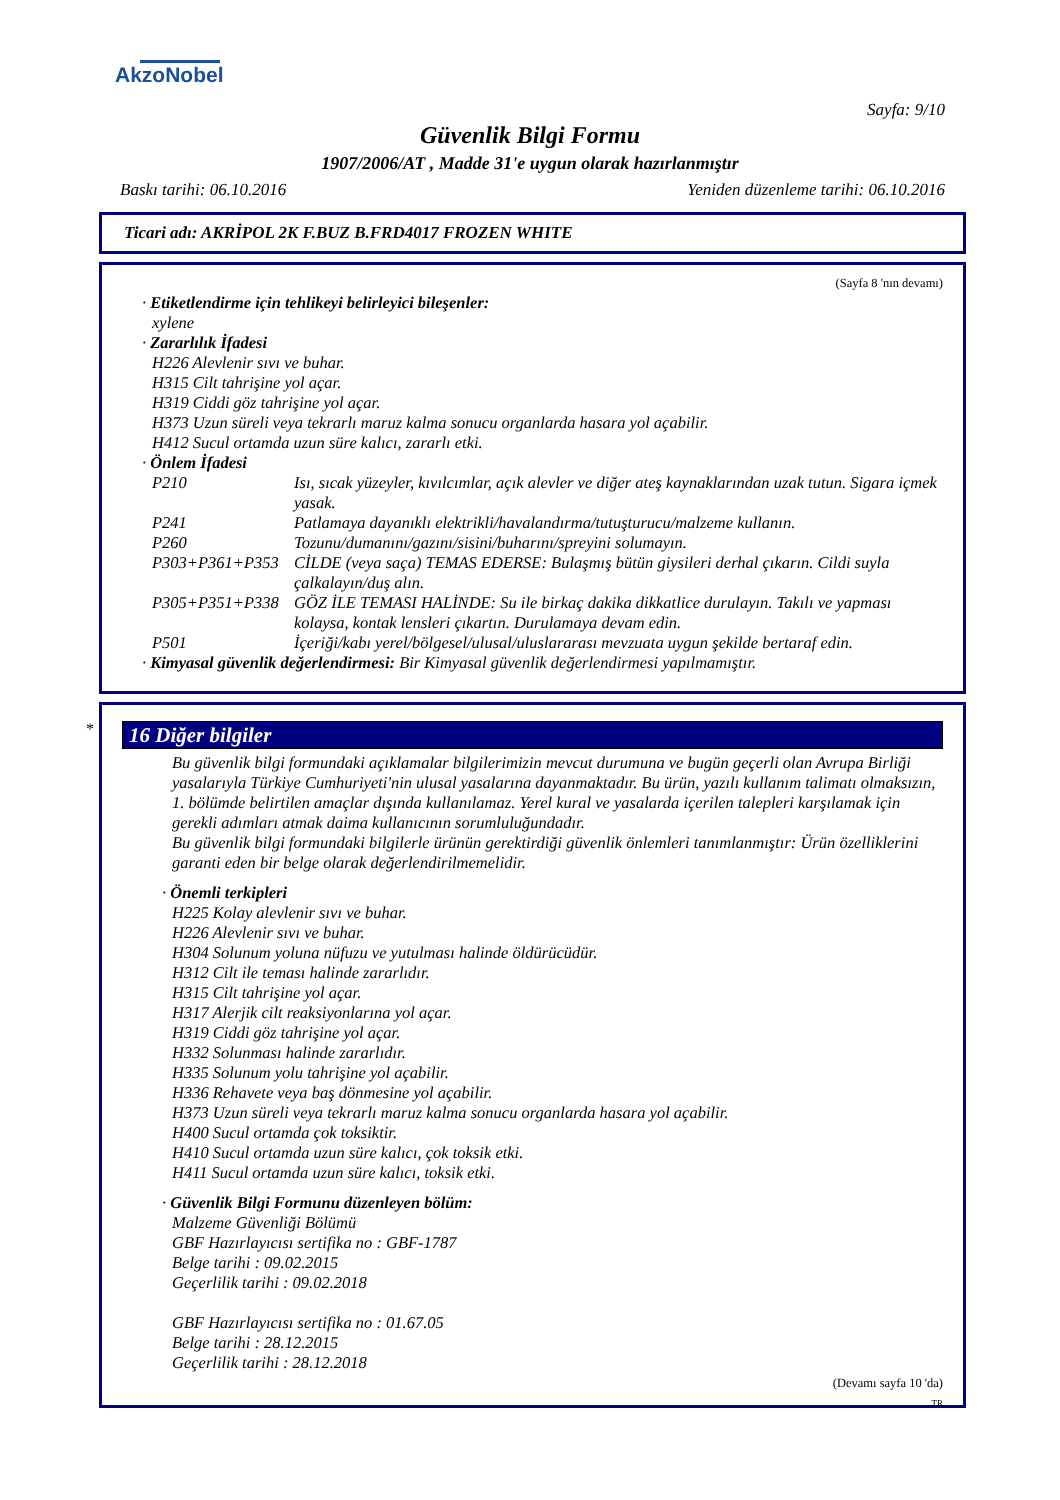AkzoNobel
Sayfa: 9/10
Güvenlik Bilgi Formu
1907/2006/AT , Madde 31'e uygun olarak hazırlanmıştır
Baskı tarihi: 06.10.2016 Yeniden düzenleme tarihi: 06.10.2016
Ticari adı: AKRİPOL 2K F.BUZ B.FRD4017 FROZEN WHITE
(Sayfa 8 'nın devamı)
· Etiketlendirme için tehlikeyi belirleyici bileşenler:
xylene
· Zararlılık İfadesi
H226 Alevlenir sıvı ve buhar.
H315 Cilt tahrişine yol açar.
H319 Ciddi göz tahrişine yol açar.
H373 Uzun süreli veya tekrarlı maruz kalma sonucu organlarda hasara yol açabilir.
H412 Sucul ortamda uzun süre kalıcı, zararlı etki.
· Önlem İfadesi
P210 Isı, sıcak yüzeyler, kıvılcımlar, açık alevler ve diğer ateş kaynaklarından uzak tutun. Sigara içmek yasak.
P241 Patlamaya dayanıklı elektrikli/havalandırma/tutuşturucu/malzeme kullanın.
P260 Tozunu/dumanını/gazını/sisini/buharını/spreyini solumayın.
P303+P361+P353 CİLDE (veya saça) TEMAS EDERSE: Bulaşmış bütün giysileri derhal çıkarın. Cildi suyla çalkalayın/duş alın.
P305+P351+P338 GÖZ İLE TEMASI HALİNDE: Su ile birkaç dakika dikkatlice durulayın. Takılı ve yapması kolaysa, kontak lensleri çıkartın. Durulamaya devam edin.
P501 İçeriği/kabı yerel/bölgesel/ulusal/uluslararası mevzuata uygun şekilde bertaraf edin.
· Kimyasal güvenlik değerlendirmesi: Bir Kimyasal güvenlik değerlendirmesi yapılmamıştır.
*
16 Diğer bilgiler
Bu güvenlik bilgi formundaki açıklamalar bilgilerimizin mevcut durumuna ve bugün geçerli olan Avrupa Birliği yasalarıyla Türkiye Cumhuriyeti'nin ulusal yasalarına dayanmaktadır. Bu ürün, yazılı kullanım talimatı olmaksızın, 1. bölümde belirtilen amaçlar dışında kullanılamaz. Yerel kural ve yasalarda içerilen talepleri karşılamak için gerekli adımları atmak daima kullanıcının sorumluluğundadır.
Bu güvenlik bilgi formundaki bilgilerle ürünün gerektirdiği güvenlik önlemleri tanımlanmıştır: Ürün özelliklerini garanti eden bir belge olarak değerlendirilmemelidir.
· Önemli terkipleri
H225 Kolay alevlenir sıvı ve buhar.
H226 Alevlenir sıvı ve buhar.
H304 Solunum yoluna nüfuzu ve yutulması halinde öldürücüdür.
H312 Cilt ile teması halinde zararlıdır.
H315 Cilt tahrişine yol açar.
H317 Alerjik cilt reaksiyonlarına yol açar.
H319 Ciddi göz tahrişine yol açar.
H332 Solunması halinde zararlıdır.
H335 Solunum yolu tahrişine yol açabilir.
H336 Rehavete veya baş dönmesine yol açabilir.
H373 Uzun süreli veya tekrarlı maruz kalma sonucu organlarda hasara yol açabilir.
H400 Sucul ortamda çok toksiktir.
H410 Sucul ortamda uzun süre kalıcı, çok toksik etki.
H411 Sucul ortamda uzun süre kalıcı, toksik etki.
· Güvenlik Bilgi Formunu düzenleyen bölüm:
Malzeme Güvenliği Bölümü
GBF Hazırlayıcısı sertifika no : GBF-1787
Belge tarihi : 09.02.2015
Geçerlilik tarihi : 09.02.2018
GBF Hazırlayıcısı sertifika no : 01.67.05
Belge tarihi : 28.12.2015
Geçerlilik tarihi : 28.12.2018
(Devamı sayfa 10 'da)
TR